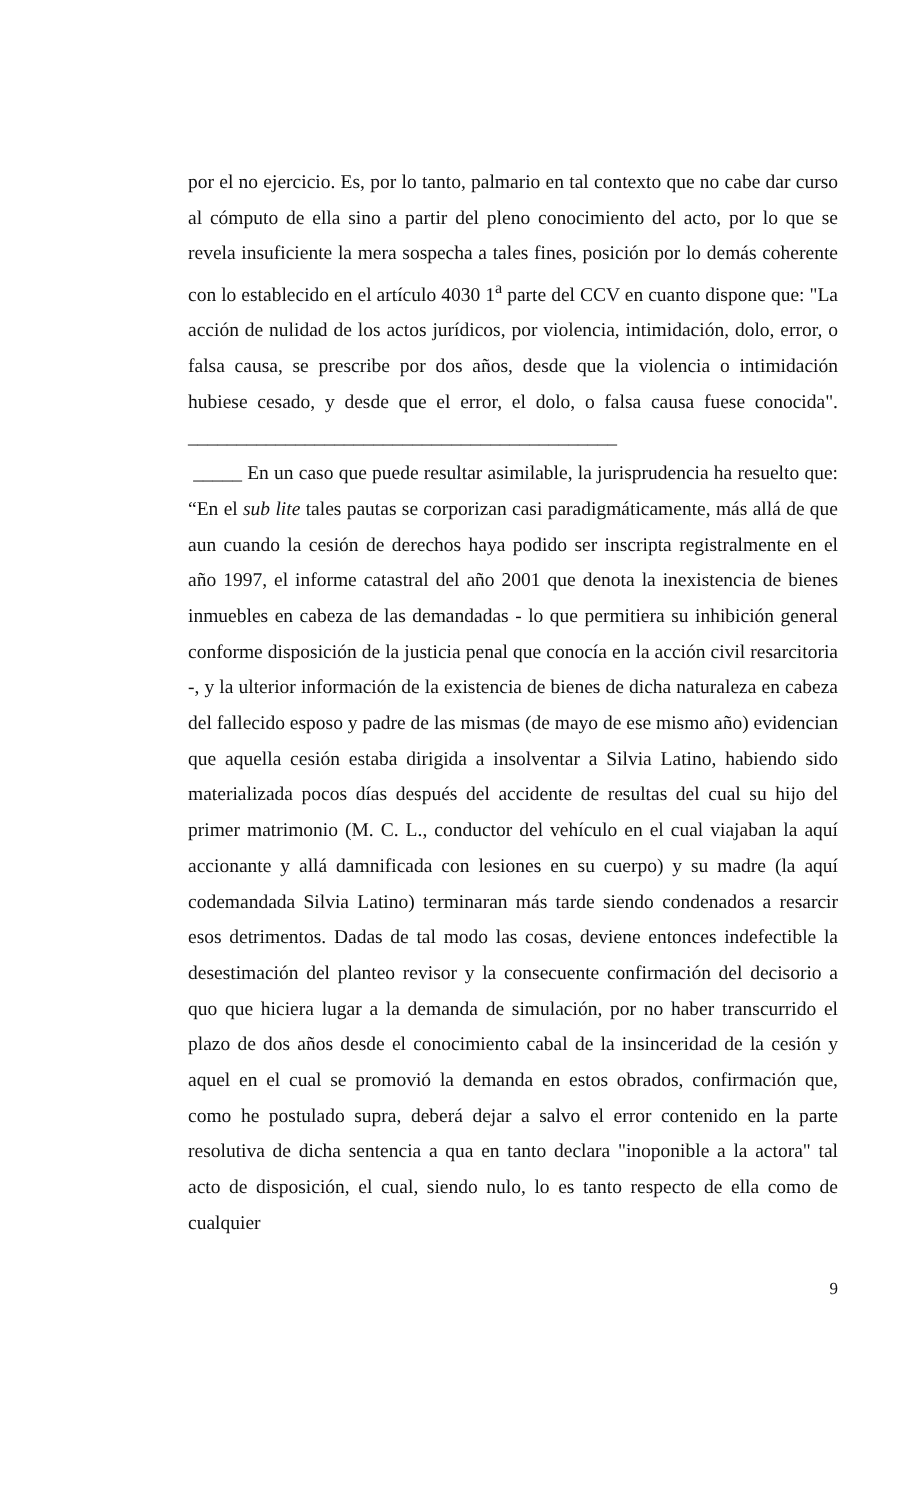por el no ejercicio. Es, por lo tanto, palmario en tal contexto que no cabe dar curso al cómputo de ella sino a partir del pleno conocimiento del acto, por lo que se revela insuficiente la mera sospecha a tales fines, posición por lo demás coherente con lo establecido en el artículo 4030 1<sup>a</sup> parte del CCV en cuanto dispone que: "La acción de nulidad de los actos jurídicos, por violencia, intimidación, dolo, error, o falsa causa, se prescribe por dos años, desde que la violencia o intimidación hubiese cesado, y desde que el error, el dolo, o falsa causa fuese conocida". ____________________________________________
_____ En un caso que puede resultar asimilable, la jurisprudencia ha resuelto que: “En el sub lite tales pautas se corporizan casi paradigmáticamente, más allá de que aun cuando la cesión de derechos haya podido ser inscripta registralmente en el año 1997, el informe catastral del año 2001 que denota la inexistencia de bienes inmuebles en cabeza de las demandadas - lo que permitiera su inhibición general conforme disposición de la justicia penal que conocía en la acción civil resarcitoria -, y la ulterior información de la existencia de bienes de dicha naturaleza en cabeza del fallecido esposo y padre de las mismas (de mayo de ese mismo año) evidencian que aquella cesión estaba dirigida a insolventar a Silvia Latino, habiendo sido materializada pocos días después del accidente de resultas del cual su hijo del primer matrimonio (M. C. L., conductor del vehículo en el cual viajaban la aquí accionante y allá damnificada con lesiones en su cuerpo) y su madre (la aquí codemandada Silvia Latino) terminaran más tarde siendo condenados a resarcir esos detrimentos. Dadas de tal modo las cosas, deviene entonces indefectible la desestimación del planteo revisor y la consecuente confirmación del decisorio a quo que hiciera lugar a la demanda de simulación, por no haber transcurrido el plazo de dos años desde el conocimiento cabal de la insinceridad de la cesión y aquel en el cual se promovió la demanda en estos obrados, confirmación que, como he postulado supra, deberá dejar a salvo el error contenido en la parte resolutiva de dicha sentencia a qua en tanto declara "inoponible a la actora" tal acto de disposición, el cual, siendo nulo, lo es tanto respecto de ella como de cualquier
9